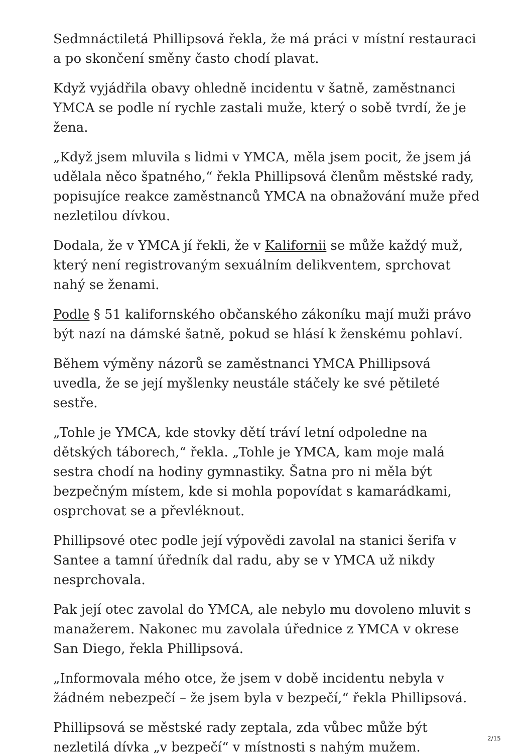Sedmnáctiletá Phillipsová řekla, že má práci v místní restauraci a po skončení směny často chodí plavat.
Když vyjádřila obavy ohledně incidentu v šatně, zaměstnanci YMCA se podle ní rychle zastali muže, který o sobě tvrdí, že je žena.
„Když jsem mluvila s lidmi v YMCA, měla jsem pocit, že jsem já udělala něco špatného,“ řekla Phillipsová členům městské rady, popisujíce reakce zaměstnanců YMCA na obnažování muže před nezletilou dívkou.
Dodala, že v YMCA jí řekli, že v Kalifornii se může každý muž, který není registrovaným sexuálním delikventem, sprchovat nahý se ženami.
Podle § 51 kalifornského občanského zákoníku mají muži právo být nazí na dámské šatně, pokud se hlásí k ženskému pohlaví.
Během výměny názorů se zaměstnanci YMCA Phillipsová uvedla, že se její myšlenky neustále stáčely ke své pětileté sestře.
„Tohle je YMCA, kde stovky dětí tráví letní odpoledne na dětských táborech,“ řekla. „Tohle je YMCA, kam moje malá sestra chodí na hodiny gymnastiky. Šatna pro ni měla být bezpečným místem, kde si mohla popovídat s kamarádkami, osprchovat se a převléknout.
Phillipsové otec podle její výpovědi zavolal na stanici šerifa v Santee a tamní úředník dal radu, aby se v YMCA už nikdy nesprchovala.
Pak její otec zavolal do YMCA, ale nebylo mu dovoleno mluvit s manažerem. Nakonec mu zavolala úřednice z YMCA v okrese San Diego, řekla Phillipsová.
„Informovala mého otce, že jsem v době incidentu nebyla v žádném nebezpečí – že jsem byla v bezpečí,“ řekla Phillipsová.
Phillipsová se městské rady zeptala, zda vůbec může být nezletilá dívka „v bezpečí“ v místnosti s nahým mužem.
2/15